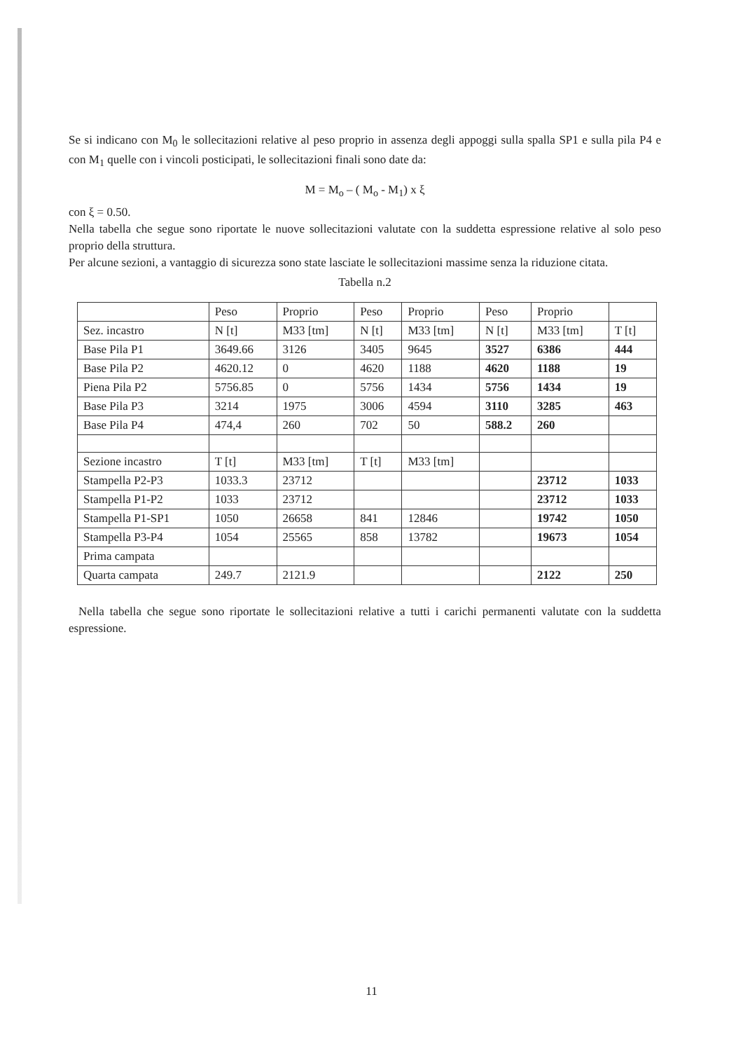Se si indicano con M<sub>0</sub> le sollecitazioni relative al peso proprio in assenza degli appoggi sulla spalla SP1 e sulla pila P4 e con M<sub>1</sub> quelle con i vincoli posticipati, le sollecitazioni finali sono date da:
M = M<sub>o</sub> – ( M<sub>o</sub> - M<sub>1</sub>) x ξ
con ξ = 0.50.
Nella tabella che segue sono riportate le nuove sollecitazioni valutate con la suddetta espressione relative al solo peso proprio della struttura.
Per alcune sezioni, a vantaggio di sicurezza sono state lasciate le sollecitazioni massime senza la riduzione citata.
Tabella n.2
| | Peso | Proprio | Peso | Proprio | Peso | Proprio | |
| Sez. incastro | N [t] | M33 [tm] | N [t] | M33 [tm] | N [t] | M33 [tm] | T [t] |
| Base Pila P1 | 3649.66 | 3126 | 3405 | 9645 | 3527 | 6386 | 444 |
| Base Pila P2 | 4620.12 | 0 | 4620 | 1188 | 4620 | 1188 | 19 |
| Piena Pila P2 | 5756.85 | 0 | 5756 | 1434 | 5756 | 1434 | 19 |
| Base Pila P3 | 3214 | 1975 | 3006 | 4594 | 3110 | 3285 | 463 |
| Base Pila P4 | 474,4 | 260 | 702 | 50 | 588.2 | 260 | |
| Sezione incastro | T [t] | M33 [tm] | T [t] | M33 [tm] | | | |
| Stampella P2-P3 | 1033.3 | 23712 | | | | 23712 | 1033 |
| Stampella P1-P2 | 1033 | 23712 | | | | 23712 | 1033 |
| Stampella P1-SP1 | 1050 | 26658 | 841 | 12846 | | 19742 | 1050 |
| Stampella P3-P4 | 1054 | 25565 | 858 | 13782 | | 19673 | 1054 |
| Prima campata | | | | | | | |
| Quarta campata | 249.7 | 2121.9 | | | | 2122 | 250 |
Nella tabella che segue sono riportate le sollecitazioni relative a tutti i carichi permanenti valutate con la suddetta espressione.
11